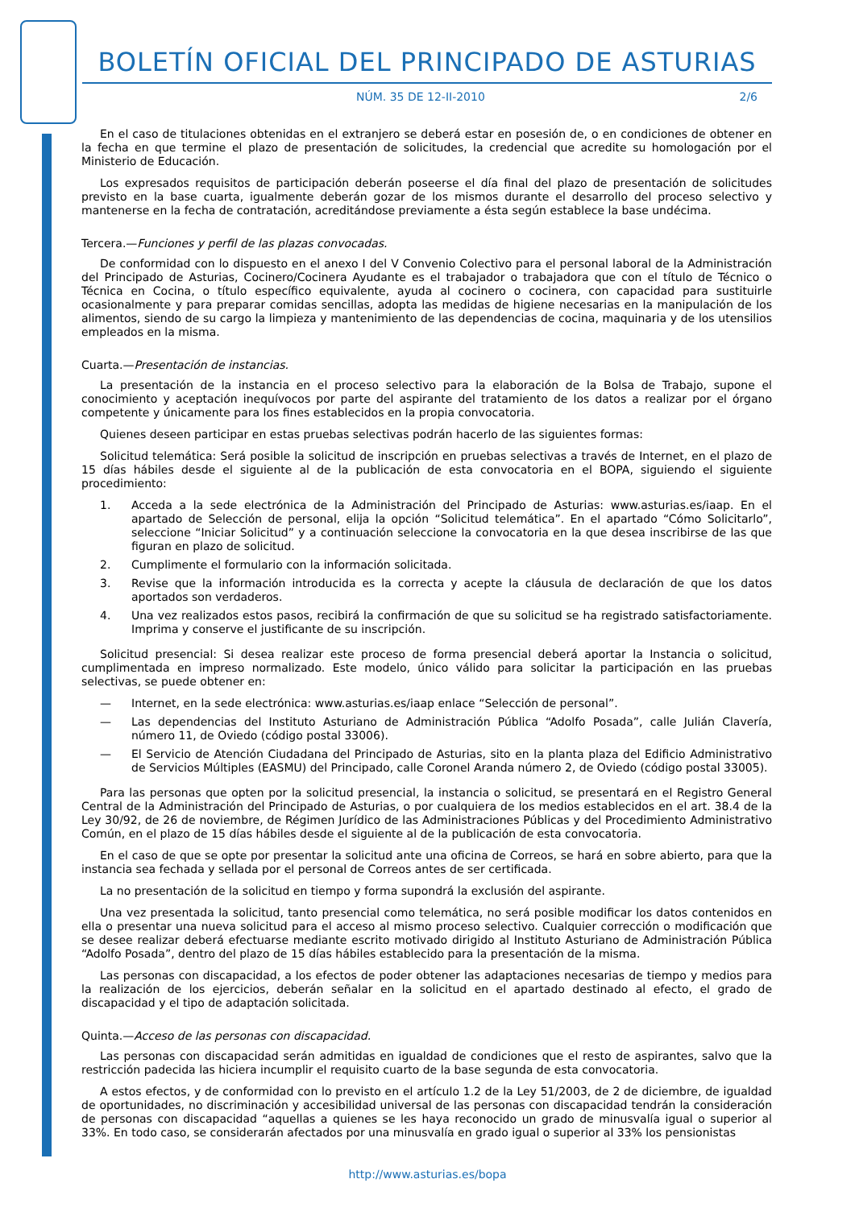BOLETÍN OFICIAL DEL PRINCIPADO DE ASTURIAS
NÚM. 35 DE 12-II-2010 2/6
En el caso de titulaciones obtenidas en el extranjero se deberá estar en posesión de, o en condiciones de obtener en la fecha en que termine el plazo de presentación de solicitudes, la credencial que acredite su homologación por el Ministerio de Educación.
Los expresados requisitos de participación deberán poseerse el día final del plazo de presentación de solicitudes previsto en la base cuarta, igualmente deberán gozar de los mismos durante el desarrollo del proceso selectivo y mantenerse en la fecha de contratación, acreditándose previamente a ésta según establece la base undécima.
Tercera.—Funciones y perfil de las plazas convocadas.
De conformidad con lo dispuesto en el anexo I del V Convenio Colectivo para el personal laboral de la Administración del Principado de Asturias, Cocinero/Cocinera Ayudante es el trabajador o trabajadora que con el título de Técnico o Técnica en Cocina, o título específico equivalente, ayuda al cocinero o cocinera, con capacidad para sustituirle ocasionalmente y para preparar comidas sencillas, adopta las medidas de higiene necesarias en la manipulación de los alimentos, siendo de su cargo la limpieza y mantenimiento de las dependencias de cocina, maquinaria y de los utensilios empleados en la misma.
Cuarta.—Presentación de instancias.
La presentación de la instancia en el proceso selectivo para la elaboración de la Bolsa de Trabajo, supone el conocimiento y aceptación inequívocos por parte del aspirante del tratamiento de los datos a realizar por el órgano competente y únicamente para los fines establecidos en la propia convocatoria.
Quienes deseen participar en estas pruebas selectivas podrán hacerlo de las siguientes formas:
Solicitud telemática: Será posible la solicitud de inscripción en pruebas selectivas a través de Internet, en el plazo de 15 días hábiles desde el siguiente al de la publicación de esta convocatoria en el BOPA, siguiendo el siguiente procedimiento:
1. Acceda a la sede electrónica de la Administración del Principado de Asturias: www.asturias.es/iaap. En el apartado de Selección de personal, elija la opción “Solicitud telemática”. En el apartado “Cómo Solicitarlo”, seleccione “Iniciar Solicitud” y a continuación seleccione la convocatoria en la que desea inscribirse de las que figuran en plazo de solicitud.
2. Cumplimente el formulario con la información solicitada.
3. Revise que la información introducida es la correcta y acepte la cláusula de declaración de que los datos aportados son verdaderos.
4. Una vez realizados estos pasos, recibirá la confirmación de que su solicitud se ha registrado satisfactoriamente. Imprima y conserve el justificante de su inscripción.
Solicitud presencial: Si desea realizar este proceso de forma presencial deberá aportar la Instancia o solicitud, cumplimentada en impreso normalizado. Este modelo, único válido para solicitar la participación en las pruebas selectivas, se puede obtener en:
— Internet, en la sede electrónica: www.asturias.es/iaap enlace “Selección de personal”.
— Las dependencias del Instituto Asturiano de Administración Pública “Adolfo Posada”, calle Julián Clavería, número 11, de Oviedo (código postal 33006).
— El Servicio de Atención Ciudadana del Principado de Asturias, sito en la planta plaza del Edificio Administrativo de Servicios Múltiples (EASMU) del Principado, calle Coronel Aranda número 2, de Oviedo (código postal 33005).
Para las personas que opten por la solicitud presencial, la instancia o solicitud, se presentará en el Registro General Central de la Administración del Principado de Asturias, o por cualquiera de los medios establecidos en el art. 38.4 de la Ley 30/92, de 26 de noviembre, de Régimen Jurídico de las Administraciones Públicas y del Procedimiento Administrativo Común, en el plazo de 15 días hábiles desde el siguiente al de la publicación de esta convocatoria.
En el caso de que se opte por presentar la solicitud ante una oficina de Correos, se hará en sobre abierto, para que la instancia sea fechada y sellada por el personal de Correos antes de ser certificada.
La no presentación de la solicitud en tiempo y forma supondrá la exclusión del aspirante.
Una vez presentada la solicitud, tanto presencial como telemática, no será posible modificar los datos contenidos en ella o presentar una nueva solicitud para el acceso al mismo proceso selectivo. Cualquier corrección o modificación que se desee realizar deberá efectuarse mediante escrito motivado dirigido al Instituto Asturiano de Administración Pública “Adolfo Posada”, dentro del plazo de 15 días hábiles establecido para la presentación de la misma.
Las personas con discapacidad, a los efectos de poder obtener las adaptaciones necesarias de tiempo y medios para la realización de los ejercicios, deberán señalar en la solicitud en el apartado destinado al efecto, el grado de discapacidad y el tipo de adaptación solicitada.
Quinta.—Acceso de las personas con discapacidad.
Las personas con discapacidad serán admitidas en igualdad de condiciones que el resto de aspirantes, salvo que la restricción padecida las hiciera incumplir el requisito cuarto de la base segunda de esta convocatoria.
A estos efectos, y de conformidad con lo previsto en el artículo 1.2 de la Ley 51/2003, de 2 de diciembre, de igualdad de oportunidades, no discriminación y accesibilidad universal de las personas con discapacidad tendrán la consideración de personas con discapacidad “aquellas a quienes se les haya reconocido un grado de minusvalía igual o superior al 33%. En todo caso, se considerarán afectados por una minusvalía en grado igual o superior al 33% los pensionistas
http://www.asturias.es/bopa